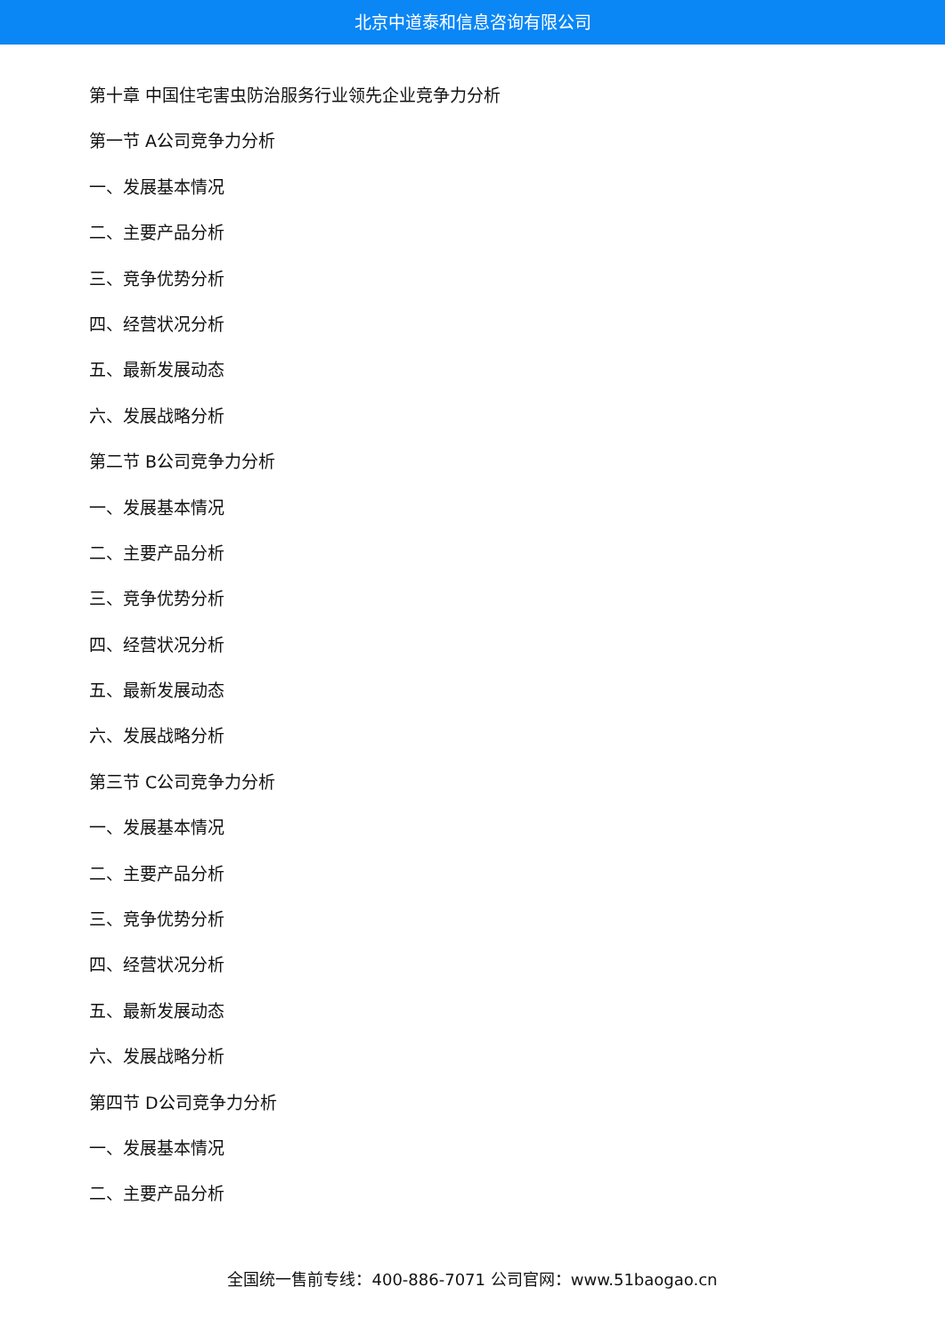北京中道泰和信息咨询有限公司
第十章 中国住宅害虫防治服务行业领先企业竞争力分析
第一节 A公司竞争力分析
一、发展基本情况
二、主要产品分析
三、竞争优势分析
四、经营状况分析
五、最新发展动态
六、发展战略分析
第二节 B公司竞争力分析
一、发展基本情况
二、主要产品分析
三、竞争优势分析
四、经营状况分析
五、最新发展动态
六、发展战略分析
第三节 C公司竞争力分析
一、发展基本情况
二、主要产品分析
三、竞争优势分析
四、经营状况分析
五、最新发展动态
六、发展战略分析
第四节 D公司竞争力分析
一、发展基本情况
二、主要产品分析
全国统一售前专线：400-886-7071 公司官网：www.51baogao.cn